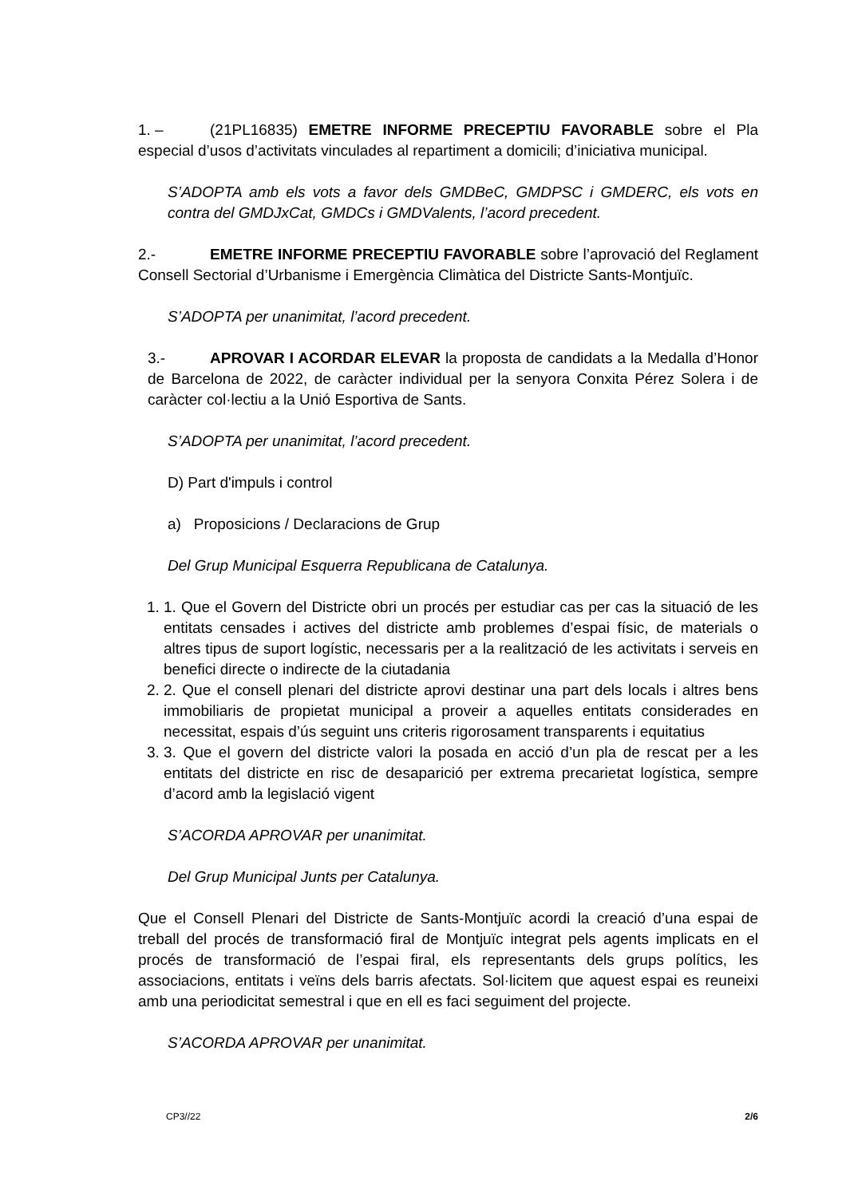1. – (21PL16835) EMETRE INFORME PRECEPTIU FAVORABLE sobre el Pla especial d’usos d’activitats vinculades al repartiment a domicili; d’iniciativa municipal.
S’ADOPTA amb els vots a favor dels GMDBeC, GMDPSC i GMDERC, els vots en contra del GMDJxCat, GMDCs i GMDValents, l’acord precedent.
2.- EMETRE INFORME PRECEPTIU FAVORABLE sobre l’aprovació del Reglament Consell Sectorial d’Urbanisme i Emergència Climàtica del Districte Sants-Montjuïc.
S’ADOPTA per unanimitat, l’acord precedent.
3.- APROVAR I ACORDAR ELEVAR la proposta de candidats a la Medalla d’Honor de Barcelona de 2022, de caràcter individual per la senyora Conxita Pérez Solera i de caràcter col·lectiu a la Unió Esportiva de Sants.
S’ADOPTA per unanimitat, l’acord precedent.
D) Part d'impuls i control
a) Proposicions / Declaracions de Grup
Del Grup Municipal Esquerra Republicana de Catalunya.
1. 1. Que el Govern del Districte obri un procés per estudiar cas per cas la situació de les entitats censades i actives del districte amb problemes d’espai físic, de materials o altres tipus de suport logístic, necessaris per a la realització de les activitats i serveis en benefici directe o indirecte de la ciutadania
2. 2. Que el consell plenari del districte aprovi destinar una part dels locals i altres bens immobiliaris de propietat municipal a proveir a aquelles entitats considerades en necessitat, espais d’ús seguint uns criteris rigorosament transparents i equitatius
3. 3. Que el govern del districte valori la posada en acció d’un pla de rescat per a les entitats del districte en risc de desaparició per extrema precarietat logística, sempre d’acord amb la legislació vigent
S’ACORDA APROVAR per unanimitat.
Del Grup Municipal Junts per Catalunya.
Que el Consell Plenari del Districte de Sants-Montjuïc acordi la creació d’una espai de treball del procés de transformació firal de Montjuïc integrat pels agents implicats en el procés de transformació de l’espai firal, els representants dels grups polítics, les associacions, entitats i veïns dels barris afectats. Sol·licitem que aquest espai es reuneixi amb una periodicitat semestral i que en ell es faci seguiment del projecte.
S’ACORDA APROVAR per unanimitat.
CP3//22 2/6